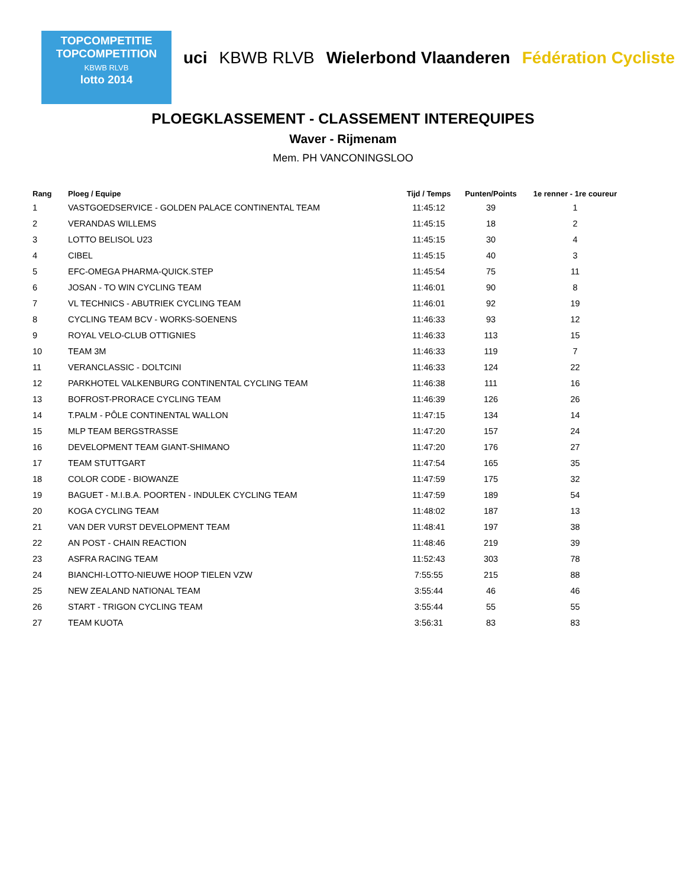TOPCOMPETITIE
TOPCOMPETITION
KBWB RLVB
lotto 2014
uci KBWB RLVB Wielerbond Vlaanderen Fédération Cycliste
PLOEGKLASSEMENT - CLASSEMENT INTEREQUIPES
Waver - Rijmenam
Mem. PH VANCONINGSLOO
| Rang | Ploeg / Equipe | Tijd / Temps | Punten/Points | 1e renner - 1re coureur |
| --- | --- | --- | --- | --- |
| 1 | VASTGOEDSERVICE - GOLDEN PALACE CONTINENTAL TEAM | 11:45:12 | 39 | 1 |
| 2 | VERANDAS WILLEMS | 11:45:15 | 18 | 2 |
| 3 | LOTTO BELISOL U23 | 11:45:15 | 30 | 4 |
| 4 | CIBEL | 11:45:15 | 40 | 3 |
| 5 | EFC-OMEGA PHARMA-QUICK.STEP | 11:45:54 | 75 | 11 |
| 6 | JOSAN - TO WIN CYCLING TEAM | 11:46:01 | 90 | 8 |
| 7 | VL TECHNICS - ABUTRIEK CYCLING TEAM | 11:46:01 | 92 | 19 |
| 8 | CYCLING TEAM BCV - WORKS-SOENENS | 11:46:33 | 93 | 12 |
| 9 | ROYAL VELO-CLUB OTTIGNIES | 11:46:33 | 113 | 15 |
| 10 | TEAM 3M | 11:46:33 | 119 | 7 |
| 11 | VERANCLASSIC - DOLTCINI | 11:46:33 | 124 | 22 |
| 12 | PARKHOTEL VALKENBURG CONTINENTAL CYCLING TEAM | 11:46:38 | 111 | 16 |
| 13 | BOFROST-PRORACE CYCLING TEAM | 11:46:39 | 126 | 26 |
| 14 | T.PALM - PÔLE CONTINENTAL WALLON | 11:47:15 | 134 | 14 |
| 15 | MLP TEAM BERGSTRASSE | 11:47:20 | 157 | 24 |
| 16 | DEVELOPMENT TEAM GIANT-SHIMANO | 11:47:20 | 176 | 27 |
| 17 | TEAM STUTTGART | 11:47:54 | 165 | 35 |
| 18 | COLOR CODE - BIOWANZE | 11:47:59 | 175 | 32 |
| 19 | BAGUET - M.I.B.A. POORTEN - INDULEK CYCLING TEAM | 11:47:59 | 189 | 54 |
| 20 | KOGA CYCLING TEAM | 11:48:02 | 187 | 13 |
| 21 | VAN DER VURST DEVELOPMENT TEAM | 11:48:41 | 197 | 38 |
| 22 | AN POST - CHAIN REACTION | 11:48:46 | 219 | 39 |
| 23 | ASFRA RACING TEAM | 11:52:43 | 303 | 78 |
| 24 | BIANCHI-LOTTO-NIEUWE HOOP TIELEN VZW | 7:55:55 | 215 | 88 |
| 25 | NEW ZEALAND NATIONAL TEAM | 3:55:44 | 46 | 46 |
| 26 | START - TRIGON CYCLING TEAM | 3:55:44 | 55 | 55 |
| 27 | TEAM KUOTA | 3:56:31 | 83 | 83 |